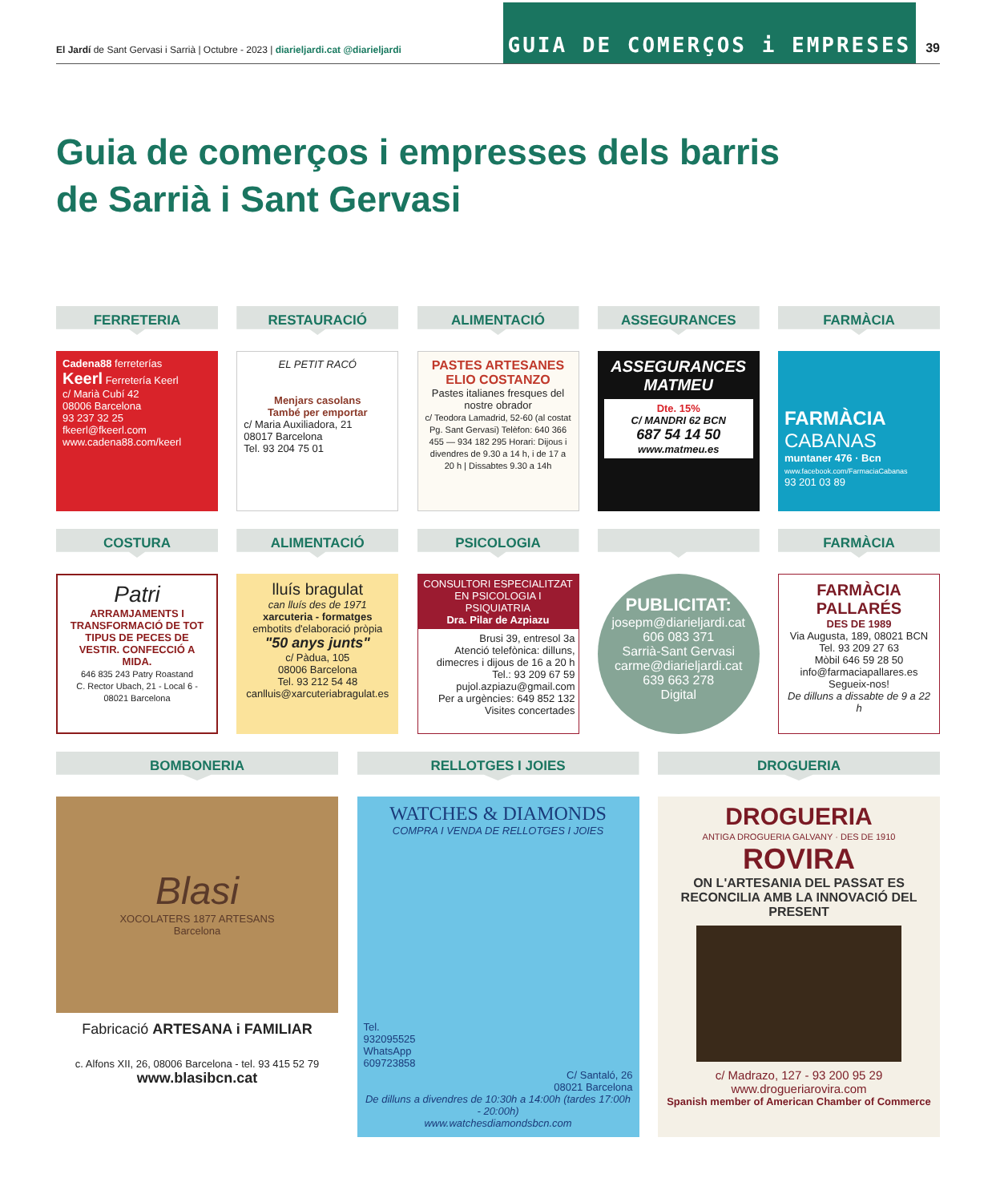El Jardí de Sant Gervasi i Sarrià | Octubre - 2023 | diarieljardi.cat @diarieljardi
GUIA DE COMERÇOS i EMPRESES
39
Guia de comerços i empresses dels barris
de Sarrià i Sant Gervasi
FERRETERIA
Cadena88 ferreterías
Keerl Ferretería Keerl
c/ Marià Cubí 42
08006 Barcelona
93 237 32 25
fkeerl@fkeerl.com
www.cadena88.com/keerl
RESTAURACIÓ
EL PETIT RACÓ
Menjars casolans
També per emportar
c/ Maria Auxiliadora, 21
08017 Barcelona
Tel. 93 204 75 01
ALIMENTACIÓ
PASTES ARTESANES
ELIO COSTANZO
Pastes italianes fresques del nostre obrador
c/ Teodora Lamadrid, 52-60 (al costat Pg. Sant Gervasi) Telèfon: 640 366 455 — 934 182 295 Horari: Dijous i divendres de 9.30 a 14 h, i de 17 a 20 h | Dissabtes 9.30 a 14h
ASSEGURANCES
ASSEGURANCES MATMEU
Dte. 15%
C/ MANDRI 62 BCN
687 54 14 50
www.matmeu.es
FARMÀCIA
FARMÀCIA
CABANAS
muntaner 476 · Bcn
www.facebook.com/FarmaciaCabanas
93 201 03 89
COSTURA
Patri
ARRAMJAMENTS I TRANSFORMACIÓ DE TOT TIPUS DE PECES DE VESTIR. CONFECCIÓ A MIDA.
646 835 243 Patry Roastand
C. Rector Ubach, 21 - Local 6 - 08021 Barcelona
ALIMENTACIÓ
lluís bragulat
can lluís des de 1971
xarcuteria - formatges
embotits d'elaboració pròpia
"50 anys junts"
c/ Pàdua, 105
08006 Barcelona
Tel. 93 212 54 48
canlluis@xarcuteriabragulat.es
PSICOLOGIA
CONSULTORI ESPECIALITZAT EN PSICOLOGIA I PSIQUIATRIA
Dra. Pilar de Azpiazu
Brusi 39, entresol 3a
Atenció telefònica: dilluns, dimecres i dijous de 16 a 20 h
Tel.: 93 209 67 59
pujol.azpiazu@gmail.com
Per a urgències: 649 852 132
Visites concertades
PUBLICITAT:
josepm@diarieljardi.cat
606 083 371
Sarrià-Sant Gervasi
carme@diarieljardi.cat
639 663 278
Digital
FARMÀCIA
FARMÀCIA PALLARÉS
DES DE 1989
Via Augusta, 189, 08021 BCN
Tel. 93 209 27 63
Mòbil 646 59 28 50
info@farmaciapallares.es
Segueix-nos!
De dilluns a dissabte de 9 a 22 h
BOMBONERIA
Blasi
XOCOLATERS 1877 ARTESANS
Barcelona
Fabricació ARTESANA i FAMILIAR
c. Alfons XII, 26, 08006 Barcelona - tel. 93 415 52 79
www.blasibcn.cat
RELLOTGES I JOIES
WATCHES & DIAMONDS
COMPRA I VENDA DE RELLOTGES I JOIES
Tel.
932095525
WhatsApp
609723858
C/ Santaló, 26
08021 Barcelona
De dilluns a divendres de 10:30h a 14:00h (tardes 17:00h - 20:00h)
www.watchesdiamondsbcn.com
DROGUERIA
DROGUERIA
ANTIGA DROGUERIA GALVANY · DES DE 1910
ROVIRA
ON L'ARTESANIA DEL PASSAT ES RECONCILIA AMB LA INNOVACIÓ DEL PRESENT
c/ Madrazo, 127 - 93 200 95 29
www.drogueriarovira.com
Spanish member of American Chamber of Commerce